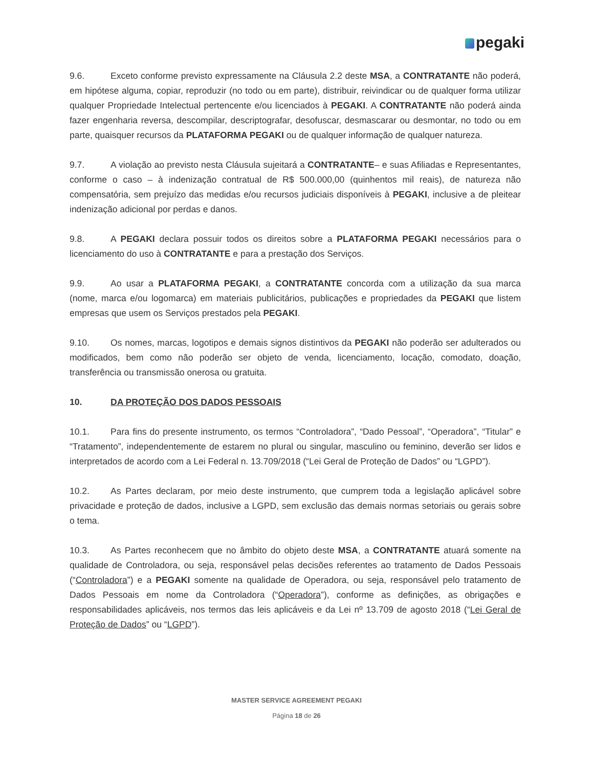pegaki
9.6. Exceto conforme previsto expressamente na Cláusula 2.2 deste MSA, a CONTRATANTE não poderá, em hipótese alguma, copiar, reproduzir (no todo ou em parte), distribuir, reivindicar ou de qualquer forma utilizar qualquer Propriedade Intelectual pertencente e/ou licenciados à PEGAKI. A CONTRATANTE não poderá ainda fazer engenharia reversa, descompilar, descriptografar, desofuscar, desmascarar ou desmontar, no todo ou em parte, quaisquer recursos da PLATAFORMA PEGAKI ou de qualquer informação de qualquer natureza.
9.7. A violação ao previsto nesta Cláusula sujeitará a CONTRATANTE– e suas Afiliadas e Representantes, conforme o caso – à indenização contratual de R$ 500.000,00 (quinhentos mil reais), de natureza não compensatória, sem prejuízo das medidas e/ou recursos judiciais disponíveis à PEGAKI, inclusive a de pleitear indenização adicional por perdas e danos.
9.8. A PEGAKI declara possuir todos os direitos sobre a PLATAFORMA PEGAKI necessários para o licenciamento do uso à CONTRATANTE e para a prestação dos Serviços.
9.9. Ao usar a PLATAFORMA PEGAKI, a CONTRATANTE concorda com a utilização da sua marca (nome, marca e/ou logomarca) em materiais publicitários, publicações e propriedades da PEGAKI que listem empresas que usem os Serviços prestados pela PEGAKI.
9.10. Os nomes, marcas, logotipos e demais signos distintivos da PEGAKI não poderão ser adulterados ou modificados, bem como não poderão ser objeto de venda, licenciamento, locação, comodato, doação, transferência ou transmissão onerosa ou gratuita.
10. DA PROTEÇÃO DOS DADOS PESSOAIS
10.1. Para fins do presente instrumento, os termos “Controladora”, “Dado Pessoal”, “Operadora”, “Titular” e “Tratamento”, independentemente de estarem no plural ou singular, masculino ou feminino, deverão ser lidos e interpretados de acordo com a Lei Federal n. 13.709/2018 (“Lei Geral de Proteção de Dados” ou “LGPD”).
10.2. As Partes declaram, por meio deste instrumento, que cumprem toda a legislação aplicável sobre privacidade e proteção de dados, inclusive a LGPD, sem exclusão das demais normas setoriais ou gerais sobre o tema.
10.3. As Partes reconhecem que no âmbito do objeto deste MSA, a CONTRATANTE atuará somente na qualidade de Controladora, ou seja, responsável pelas decisões referentes ao tratamento de Dados Pessoais (“Controladora”) e a PEGAKI somente na qualidade de Operadora, ou seja, responsável pelo tratamento de Dados Pessoais em nome da Controladora (“Operadora”), conforme as definições, as obrigações e responsabilidades aplicáveis, nos termos das leis aplicáveis e da Lei nº 13.709 de agosto 2018 (“Lei Geral de Proteção de Dados” ou “LGPD”).
MASTER SERVICE AGREEMENT PEGAKI
Página 18 de 26